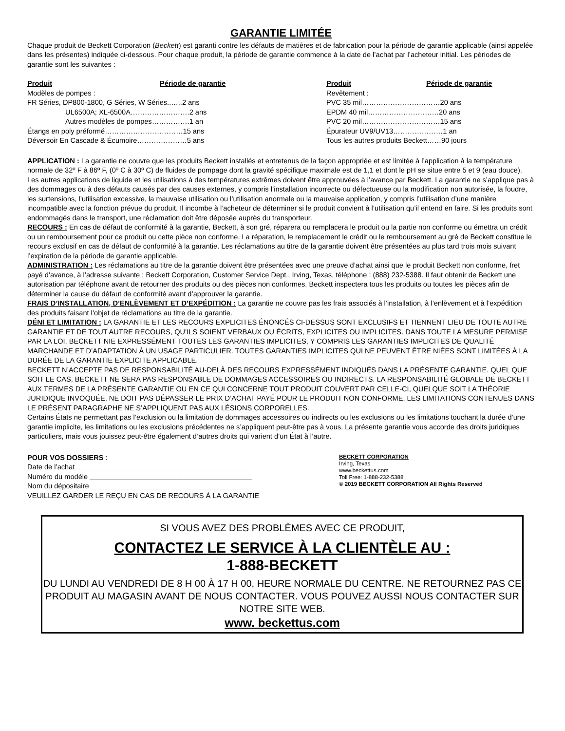GARANTIE LIMITÉE
Chaque produit de Beckett Corporation (Beckett) est garanti contre les défauts de matières et de fabrication pour la période de garantie applicable (ainsi appelée dans les présentes) indiquée ci-dessous. Pour chaque produit, la période de garantie commence à la date de l’achat par l’acheteur initial. Les périodes de garantie sont les suivantes :
| Produit | Période de garantie |
| --- | --- |
| Modèles de pompes : | |
| FR Séries, DP800-1800, G Séries, W Séries..…..2 ans | |
| UL6500A; XL-6500A…………………….2 ans | |
| Autres modèles de pompes…………….1 an | |
| Étangs en poly préformé……………………………15 ans | |
| Déversoir En Cascade & Écumoire…………………5 ans | |
| Produit | Période de garantie |
| --- | --- |
| Revêtement : | |
| PVC 35 mil……………………………20 ans | |
| EPDM 40 mil…………………………20 ans | |
| PVC 20 mil……………………………15 ans | |
| Épurateur UV9/UV13…………………1 an | |
| Tous les autres produits Beckett……90 jours | |
APPLICATION : La garantie ne couvre que les produits Beckett installés et entretenus de la façon appropriée et est limitée à l’application à la température normale de 32º F à 86º F, (0º C à 30º C) de fluides de pompage dont la gravité spécifique maximale est de 1,1 et dont le pH se situe entre 5 et 9 (eau douce). Les autres applications de liquide et les utilisations à des températures extrêmes doivent être approuvées à l’avance par Beckett. La garantie ne s’applique pas à des dommages ou à des défauts causés par des causes externes, y compris l’installation incorrecte ou défectueuse ou la modification non autorisée, la foudre, les surtensions, l’utilisation excessive, la mauvaise utilisation ou l’utilisation anormale ou la mauvaise application, y compris l’utilisation d’une manière incompatible avec la fonction prévue du produit. Il incombe à l’acheteur de déterminer si le produit convient à l’utilisation qu’il entend en faire. Si les produits sont endommagés dans le transport, une réclamation doit être déposée auprès du transporteur.
RECOURS : En cas de défaut de conformité à la garantie, Beckett, à son gré, réparera ou remplacera le produit ou la partie non conforme ou émettra un crédit ou un remboursement pour ce produit ou cette pièce non conforme. La réparation, le remplacement le crédit ou le remboursement au gré de Beckett constitue le recours exclusif en cas de défaut de conformité à la garantie. Les réclamations au titre de la garantie doivent être présentées au plus tard trois mois suivant l’expiration de la période de garantie applicable.
ADMINISTRATION : Les réclamations au titre de la garantie doivent être présentées avec une preuve d’achat ainsi que le produit Beckett non conforme, fret payé d’avance, à l’adresse suivante : Beckett Corporation, Customer Service Dept., Irving, Texas, téléphone : (888) 232-5388. Il faut obtenir de Beckett une autorisation par téléphone avant de retourner des produits ou des pièces non conformes. Beckett inspectera tous les produits ou toutes les pièces afin de déterminer la cause du défaut de conformité avant d’approuver la garantie.
FRAIS D’INSTALLATION, D’ENLÈVEMENT ET D’EXPÉDITION : La garantie ne couvre pas les frais associés à l’installation, à l’enlèvement et à l’expédition des produits faisant l’objet de réclamations au titre de la garantie.
DÉNI ET LIMITATION : LA GARANTIE ET LES RECOURS EXPLICITES ÉNONCÉS CI-DESSUS SONT EXCLUSIFS ET TIENNENT LIEU DE TOUTE AUTRE GARANTIE ET DE TOUT AUTRE RECOURS, QU’ILS SOIENT VERBAUX OU ÉCRITS, EXPLICITES OU IMPLICITES. DANS TOUTE LA MESURE PERMISE PAR LA LOI, BECKETT NIE EXPRESSÉMENT TOUTES LES GARANTIES IMPLICITES, Y COMPRIS LES GARANTIES IMPLICITES DE QUALITÉ MARCHANDE ET D’ADAPTATION À UN USAGE PARTICULIER. TOUTES GARANTIES IMPLICITES QUI NE PEUVENT ÊTRE NIÉES SONT LIMITÉES À LA DURÉE DE LA GARANTIE EXPLICITE APPLICABLE.
BECKETT N’ACCEPTE PAS DE RESPONSABILITÉ AU-DELÀ DES RECOURS EXPRESSÉMENT INDIQUÉS DANS LA PRÉSENTE GARANTIE. QUEL QUE SOIT LE CAS, BECKETT NE SERA PAS RESPONSABLE DE DOMMAGES ACCESSOIRES OU INDIRECTS. LA RESPONSABILITÉ GLOBALE DE BECKETT AUX TERMES DE LA PRÉSENTE GARANTIE OU EN CE QUI CONCERNE TOUT PRODUIT COUVERT PAR CELLE-CI, QUELQUE SOIT LA THÉORIE JURIDIQUE INVOQUÉE, NE DOIT PAS DÉPASSER LE PRIX D’ACHAT PAYÉ POUR LE PRODUIT NON CONFORME. LES LIMITATIONS CONTENUES DANS LE PRÉSENT PARAGRAPHE NE S’APPLIQUENT PAS AUX LÉSIONS CORPORELLES.
Certains États ne permettant pas l’exclusion ou la limitation de dommages accessoires ou indirects ou les exclusions ou les limitations touchant la durée d’une garantie implicite, les limitations ou les exclusions précédentes ne s’appliquent peut-être pas à vous. La présente garantie vous accorde des droits juridiques particuliers, mais vous jouissez peut-être également d’autres droits qui varient d’un État à l’autre.
POUR VOS DOSSIERS :
Date de l’achat ___________________________________________
Numéro du modèle _________________________________________
Nom du dépositaire ________________________________________
VEUILLEZ GARDER LE REÇU EN CAS DE RECOURS À LA GARANTIE
BECKETT CORPORATION
Irving, Texas
www.beckettus.com
Toll Free: 1-888-232-5388
© 2019 BECKETT CORPORATION All Rights Reserved
SI VOUS AVEZ DES PROBLÈMES AVEC CE PRODUIT,
CONTACTEZ LE SERVICE À LA CLIENTÈLE AU :
1-888-BECKETT
DU LUNDI AU VENDREDI DE 8 H 00 À 17 H 00, HEURE NORMALE DU CENTRE. NE RETOURNEZ PAS CE PRODUIT AU MAGASIN AVANT DE NOUS CONTACTER. VOUS POUVEZ AUSSI NOUS CONTACTER SUR NOTRE SITE WEB.
www. beckettus.com